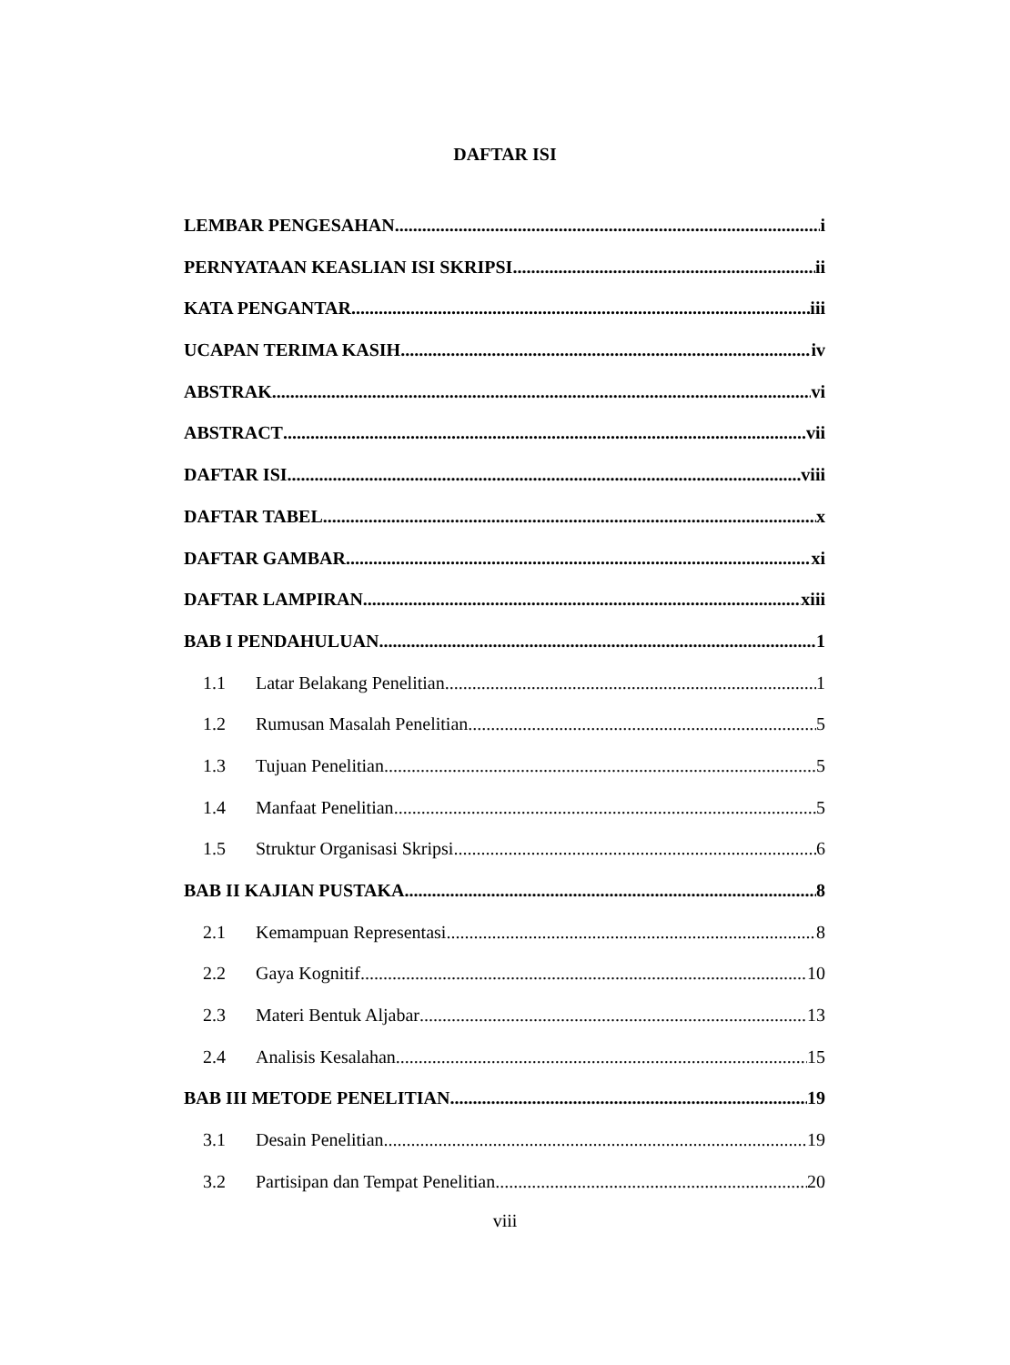DAFTAR ISI
LEMBAR PENGESAHAN i
PERNYATAAN KEASLIAN ISI SKRIPSI ii
KATA PENGANTAR iii
UCAPAN TERIMA KASIH iv
ABSTRAK vi
ABSTRACT vii
DAFTAR ISI viii
DAFTAR TABEL x
DAFTAR GAMBAR xi
DAFTAR LAMPIRAN xiii
BAB I PENDAHULUAN 1
1.1 Latar Belakang Penelitian 1
1.2 Rumusan Masalah Penelitian 5
1.3 Tujuan Penelitian 5
1.4 Manfaat Penelitian 5
1.5 Struktur Organisasi Skripsi 6
BAB II KAJIAN PUSTAKA 8
2.1 Kemampuan Representasi 8
2.2 Gaya Kognitif 10
2.3 Materi Bentuk Aljabar 13
2.4 Analisis Kesalahan 15
BAB III METODE PENELITIAN 19
3.1 Desain Penelitian 19
3.2 Partisipan dan Tempat Penelitian 20
viii